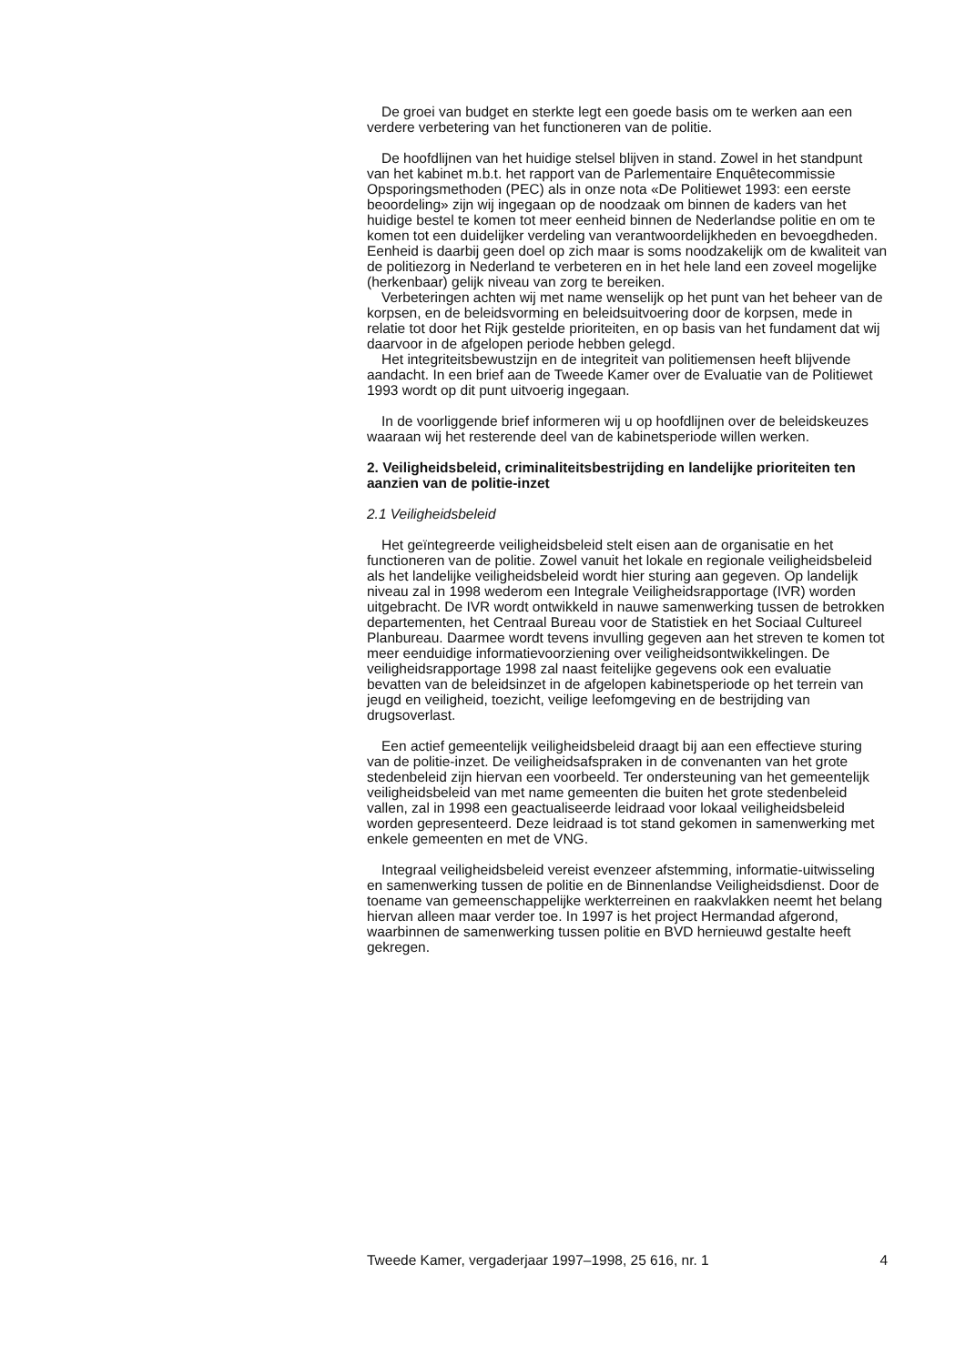De groei van budget en sterkte legt een goede basis om te werken aan een verdere verbetering van het functioneren van de politie.
De hoofdlijnen van het huidige stelsel blijven in stand. Zowel in het standpunt van het kabinet m.b.t. het rapport van de Parlementaire Enquêtecommissie Opsporingsmethoden (PEC) als in onze nota «De Politiewet 1993: een eerste beoordeling» zijn wij ingegaan op de noodzaak om binnen de kaders van het huidige bestel te komen tot meer eenheid binnen de Nederlandse politie en om te komen tot een duidelijker verdeling van verantwoordelijkheden en bevoegdheden. Eenheid is daarbij geen doel op zich maar is soms noodzakelijk om de kwaliteit van de politiezorg in Nederland te verbeteren en in het hele land een zoveel mogelijke (herkenbaar) gelijk niveau van zorg te bereiken.
Verbeteringen achten wij met name wenselijk op het punt van het beheer van de korpsen, en de beleidsvorming en beleidsuitvoering door de korpsen, mede in relatie tot door het Rijk gestelde prioriteiten, en op basis van het fundament dat wij daarvoor in de afgelopen periode hebben gelegd.
Het integriteitsbewustzijn en de integriteit van politiemensen heeft blijvende aandacht. In een brief aan de Tweede Kamer over de Evaluatie van de Politiewet 1993 wordt op dit punt uitvoerig ingegaan.
In de voorliggende brief informeren wij u op hoofdlijnen over de beleidskeuzes waaraan wij het resterende deel van de kabinetsperiode willen werken.
2. Veiligheidsbeleid, criminaliteitsbestrijding en landelijke prioriteiten ten aanzien van de politie-inzet
2.1 Veiligheidsbeleid
Het geïntegreerde veiligheidsbeleid stelt eisen aan de organisatie en het functioneren van de politie. Zowel vanuit het lokale en regionale veiligheidsbeleid als het landelijke veiligheidsbeleid wordt hier sturing aan gegeven. Op landelijk niveau zal in 1998 wederom een Integrale Veiligheidsrapportage (IVR) worden uitgebracht. De IVR wordt ontwikkeld in nauwe samenwerking tussen de betrokken departementen, het Centraal Bureau voor de Statistiek en het Sociaal Cultureel Planbureau. Daarmee wordt tevens invulling gegeven aan het streven te komen tot meer eenduidige informatievoorziening over veiligheidsontwikkelingen. De veiligheidsrapportage 1998 zal naast feitelijke gegevens ook een evaluatie bevatten van de beleidsinzet in de afgelopen kabinetsperiode op het terrein van jeugd en veiligheid, toezicht, veilige leefomgeving en de bestrijding van drugsoverlast.
Een actief gemeentelijk veiligheidsbeleid draagt bij aan een effectieve sturing van de politie-inzet. De veiligheidsafspraken in de convenanten van het grote stedenbeleid zijn hiervan een voorbeeld. Ter ondersteuning van het gemeentelijk veiligheidsbeleid van met name gemeenten die buiten het grote stedenbeleid vallen, zal in 1998 een geactualiseerde leidraad voor lokaal veiligheidsbeleid worden gepresenteerd. Deze leidraad is tot stand gekomen in samenwerking met enkele gemeenten en met de VNG.
Integraal veiligheidsbeleid vereist evenzeer afstemming, informatie-uitwisseling en samenwerking tussen de politie en de Binnenlandse Veiligheidsdienst. Door de toename van gemeenschappelijke werkterreinen en raakvlakken neemt het belang hiervan alleen maar verder toe. In 1997 is het project Hermandad afgerond, waarbinnen de samenwerking tussen politie en BVD hernieuwd gestalte heeft gekregen.
Tweede Kamer, vergaderjaar 1997–1998, 25 616, nr. 1 4